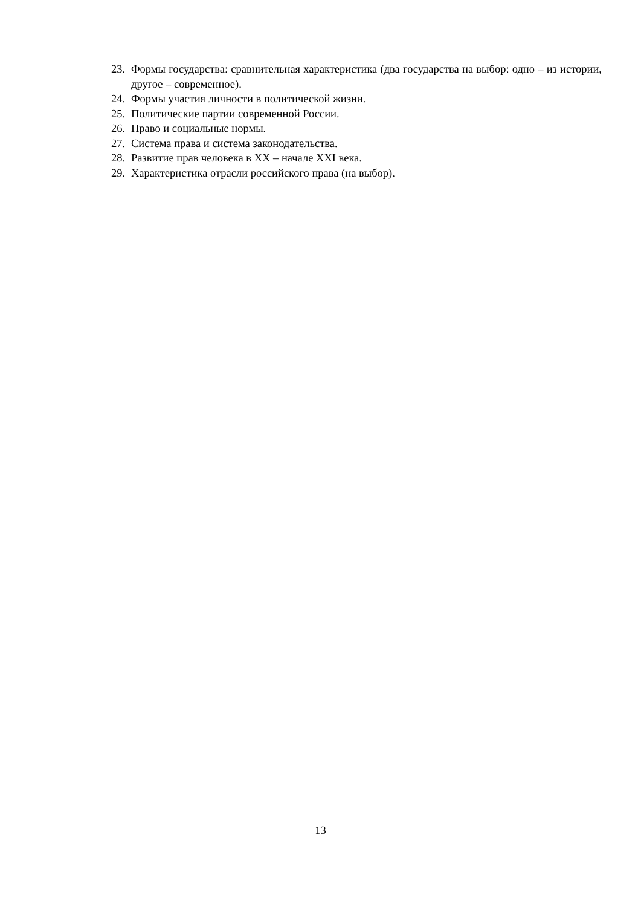23. Формы государства: сравнительная характеристика (два государства на выбор: одно – из истории, другое – современное).
24. Формы участия личности в политической жизни.
25. Политические партии современной России.
26. Право и социальные нормы.
27. Система права и система законодательства.
28. Развитие прав человека в ХХ – начале ХХI века.
29. Характеристика отрасли российского права (на выбор).
13